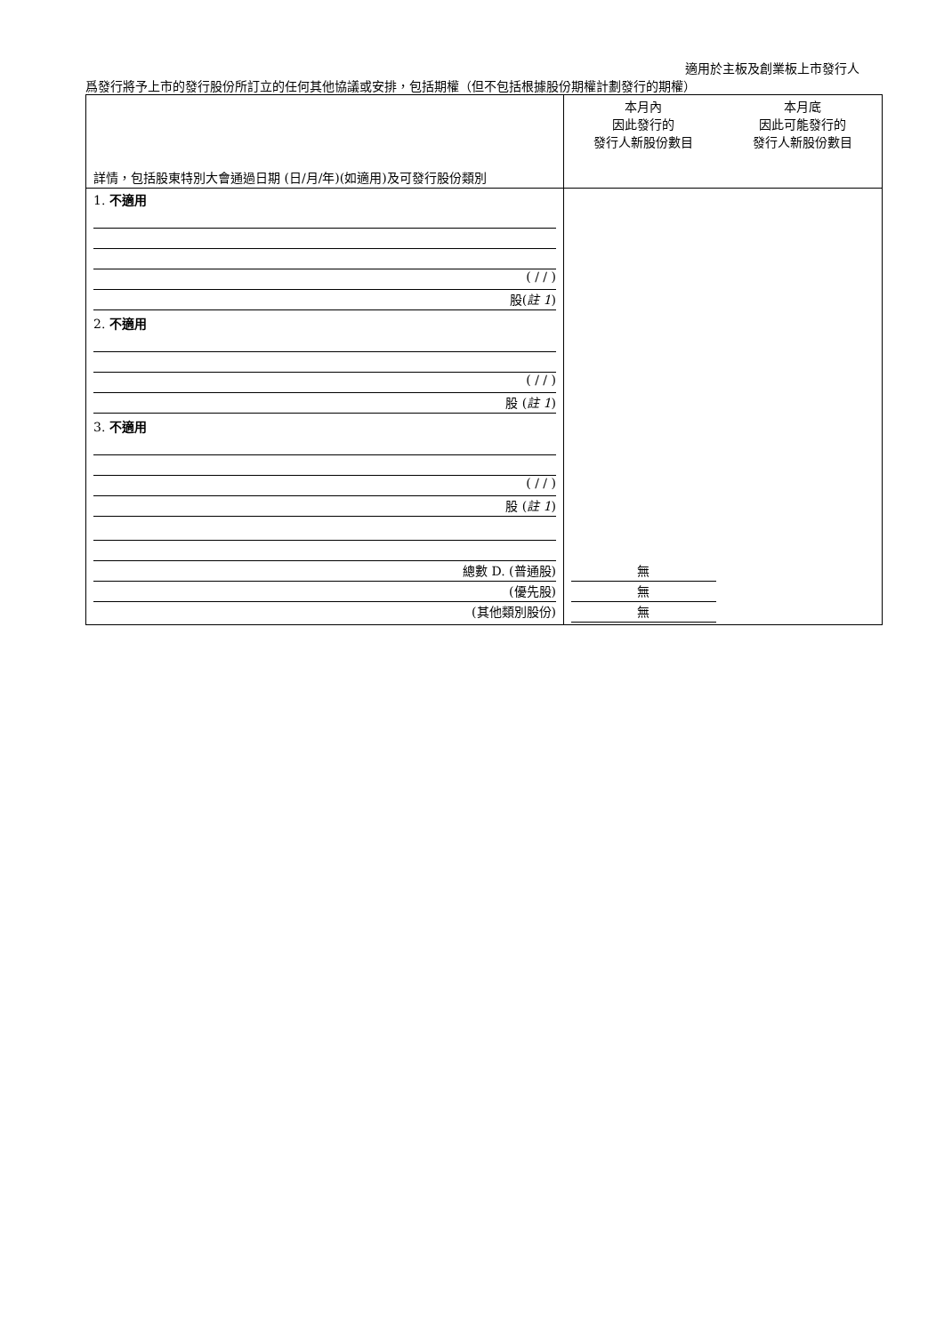適用於主板及創業板上市發行人
爲發行將予上市的發行股份所訂立的任何其他協議或安排，包括期權（但不包括根據股份期權計劃發行的期權）
| 詳情，包括股東特別大會通過日期 (日/月/年)(如適用)及可發行股份類別 | 本月內 因此發行的 發行人新股份數目 | 本月底 因此可能發行的 發行人新股份數目 |
| --- | --- | --- |
| 1. 不適用 ( / / ) 股( 註 1 ) | | |
| 2. 不適用 ( / / ) 股 ( 註 1 ) | | |
| 3. 不適用 ( / / ) 股 ( 註 1 ) | | |
| 總數 D. (普通股) (優先股) (其他類別股份) | 無 無 無 | |